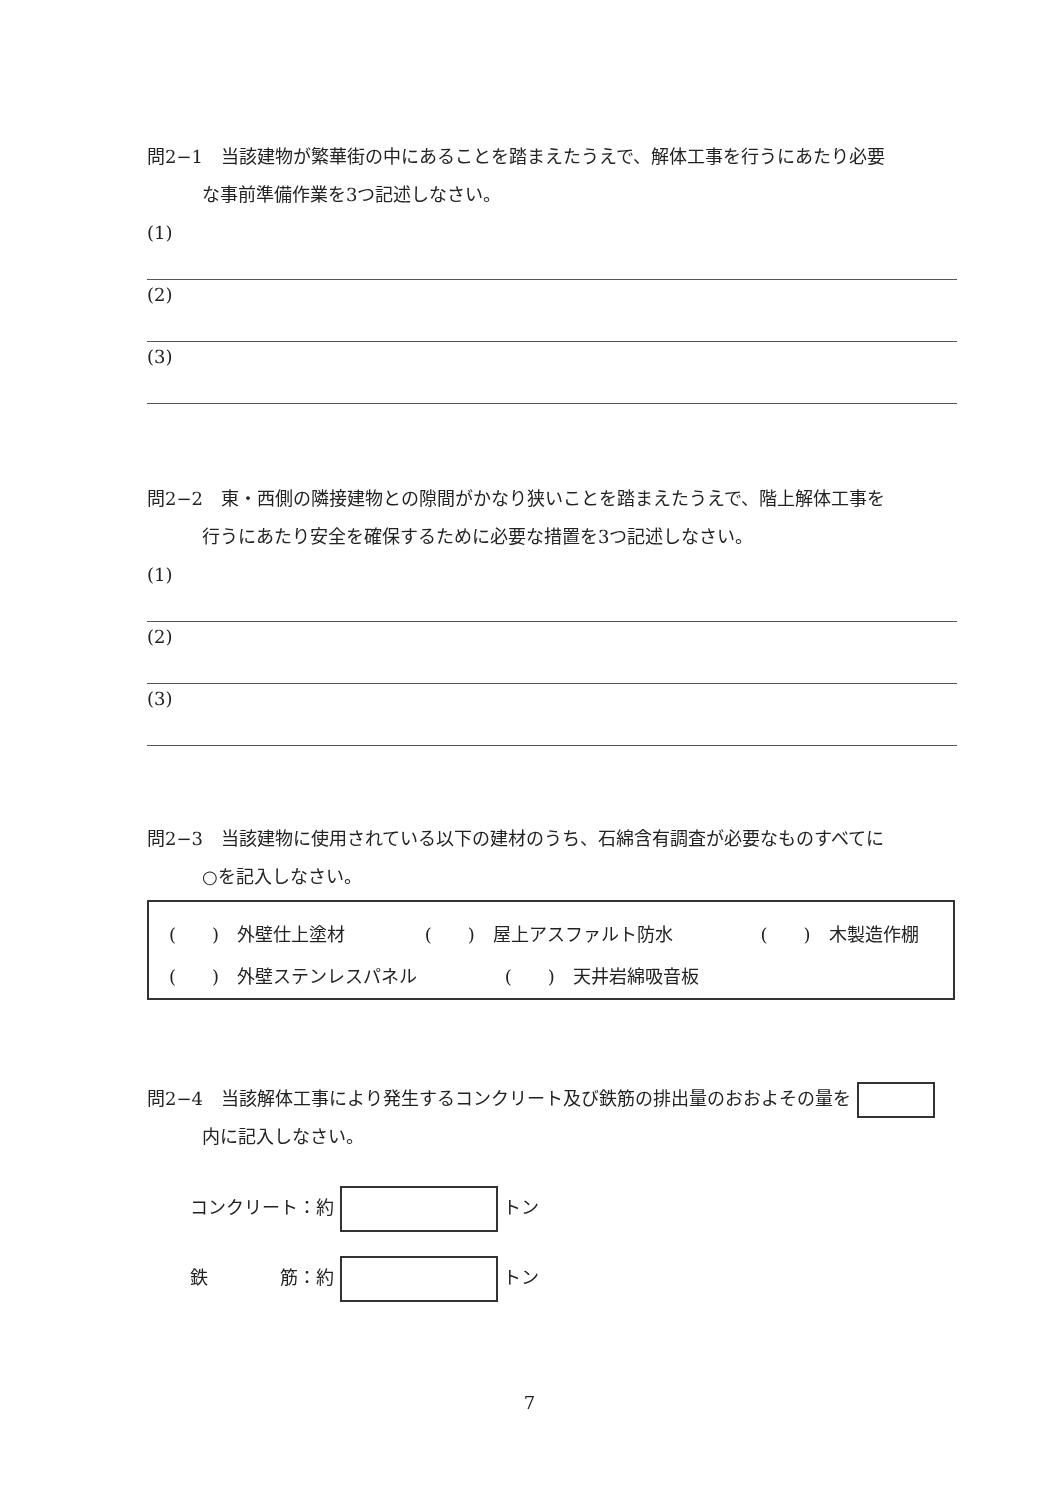問2−1　当該建物が繁華街の中にあることを踏まえたうえで、解体工事を行うにあたり必要
な事前準備作業を3つ記述しなさい。
(1)
(2)
(3)
問2−2　東・西側の隣接建物との隙間がかなり狭いことを踏まえたうえで、階上解体工事を
行うにあたり安全を確保するために必要な措置を3つ記述しなさい。
(1)
(2)
(3)
問2−3　当該建物に使用されている以下の建材のうち、石綿含有調査が必要なものすべてに
○を記入しなさい。
(　　)　外壁仕上塗材 (　　)　屋上アスファルト防水 (　　)　木製造作棚
(　　)　外壁ステンレスパネル (　　)　天井岩綿吸音板
問2−4　当該解体工事により発生するコンクリート及び鉄筋の排出量のおおよその量を
内に記入しなさい。
コンクリート：約 トン
鉄　　　　筋：約 トン
7